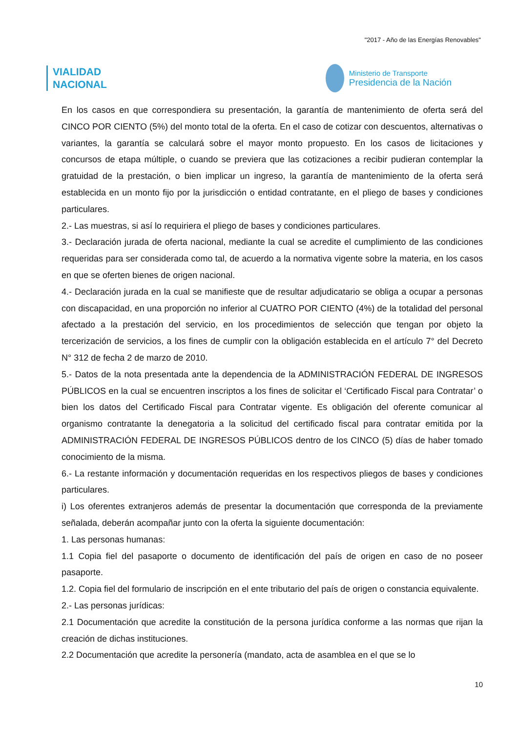"2017 - Año de las Energías Renovables"
VIALIDAD
NACIONAL
Ministerio de Transporte
Presidencia de la Nación
En los casos en que correspondiera su presentación, la garantía de mantenimiento de oferta será del CINCO POR CIENTO (5%) del monto total de la oferta. En el caso de cotizar con descuentos, alternativas o variantes, la garantía se calculará sobre el mayor monto propuesto. En los casos de licitaciones y concursos de etapa múltiple, o cuando se previera que las cotizaciones a recibir pudieran contemplar la gratuidad de la prestación, o bien implicar un ingreso, la garantía de mantenimiento de la oferta será establecida en un monto fijo por la jurisdicción o entidad contratante, en el pliego de bases y condiciones particulares.
2.- Las muestras, si así lo requiriera el pliego de bases y condiciones particulares.
3.- Declaración jurada de oferta nacional, mediante la cual se acredite el cumplimiento de las condiciones requeridas para ser considerada como tal, de acuerdo a la normativa vigente sobre la materia, en los casos en que se oferten bienes de origen nacional.
4.- Declaración jurada en la cual se manifieste que de resultar adjudicatario se obliga a ocupar a personas con discapacidad, en una proporción no inferior al CUATRO POR CIENTO (4%) de la totalidad del personal afectado a la prestación del servicio, en los procedimientos de selección que tengan por objeto la tercerización de servicios, a los fines de cumplir con la obligación establecida en el artículo 7° del Decreto N° 312 de fecha 2 de marzo de 2010.
5.- Datos de la nota presentada ante la dependencia de la ADMINISTRACIÓN FEDERAL DE INGRESOS PÚBLICOS en la cual se encuentren inscriptos a los fines de solicitar el ‘Certificado Fiscal para Contratar’ o bien los datos del Certificado Fiscal para Contratar vigente. Es obligación del oferente comunicar al organismo contratante la denegatoria a la solicitud del certificado fiscal para contratar emitida por la ADMINISTRACIÓN FEDERAL DE INGRESOS PÚBLICOS dentro de los CINCO (5) días de haber tomado conocimiento de la misma.
6.- La restante información y documentación requeridas en los respectivos pliegos de bases y condiciones particulares.
i) Los oferentes extranjeros además de presentar la documentación que corresponda de la previamente señalada, deberán acompañar junto con la oferta la siguiente documentación:
1. Las personas humanas:
1.1 Copia fiel del pasaporte o documento de identificación del país de origen en caso de no poseer pasaporte.
1.2. Copia fiel del formulario de inscripción en el ente tributario del país de origen o constancia equivalente.
2.- Las personas jurídicas:
2.1 Documentación que acredite la constitución de la persona jurídica conforme a las normas que rijan la creación de dichas instituciones.
2.2 Documentación que acredite la personería (mandato, acta de asamblea en el que se lo
10